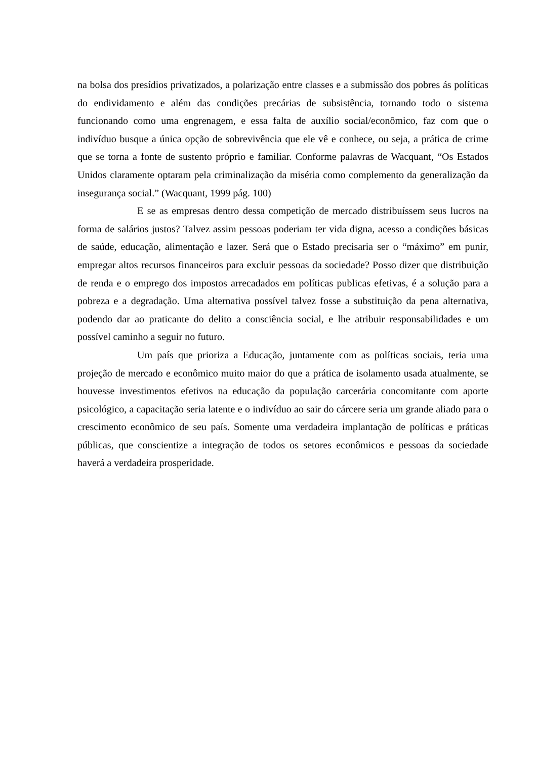na bolsa dos presídios privatizados, a polarização entre classes e a submissão dos pobres ás políticas do endividamento e além das condições precárias de subsistência, tornando todo o sistema funcionando como uma engrenagem, e essa falta de auxílio social/econômico, faz com que o indivíduo busque a única opção de sobrevivência que ele vê e conhece, ou seja, a prática de crime que se torna a fonte de sustento próprio e familiar. Conforme palavras de Wacquant, “Os Estados Unidos claramente optaram pela criminalização da miséria como complemento da generalização da insegurança social.” (Wacquant, 1999 pág. 100)
E se as empresas dentro dessa competição de mercado distribuíssem seus lucros na forma de salários justos? Talvez assim pessoas poderiam ter vida digna, acesso a condições básicas de saúde, educação, alimentação e lazer. Será que o Estado precisaria ser o “máximo” em punir, empregar altos recursos financeiros para excluir pessoas da sociedade? Posso dizer que distribuição de renda e o emprego dos impostos arrecadados em políticas publicas efetivas, é a solução para a pobreza e a degradação. Uma alternativa possível talvez fosse a substituição da pena alternativa, podendo dar ao praticante do delito a consciência social, e lhe atribuir responsabilidades e um possível caminho a seguir no futuro.
Um país que prioriza a Educação, juntamente com as políticas sociais, teria uma projeção de mercado e econômico muito maior do que a prática de isolamento usada atualmente, se houvesse investimentos efetivos na educação da população carcerária concomitante com aporte psicológico, a capacitação seria latente e o indivíduo ao sair do cárcere seria um grande aliado para o crescimento econômico de seu país. Somente uma verdadeira implantação de políticas e práticas públicas, que conscientize a integração de todos os setores econômicos e pessoas da sociedade haverá a verdadeira prosperidade.